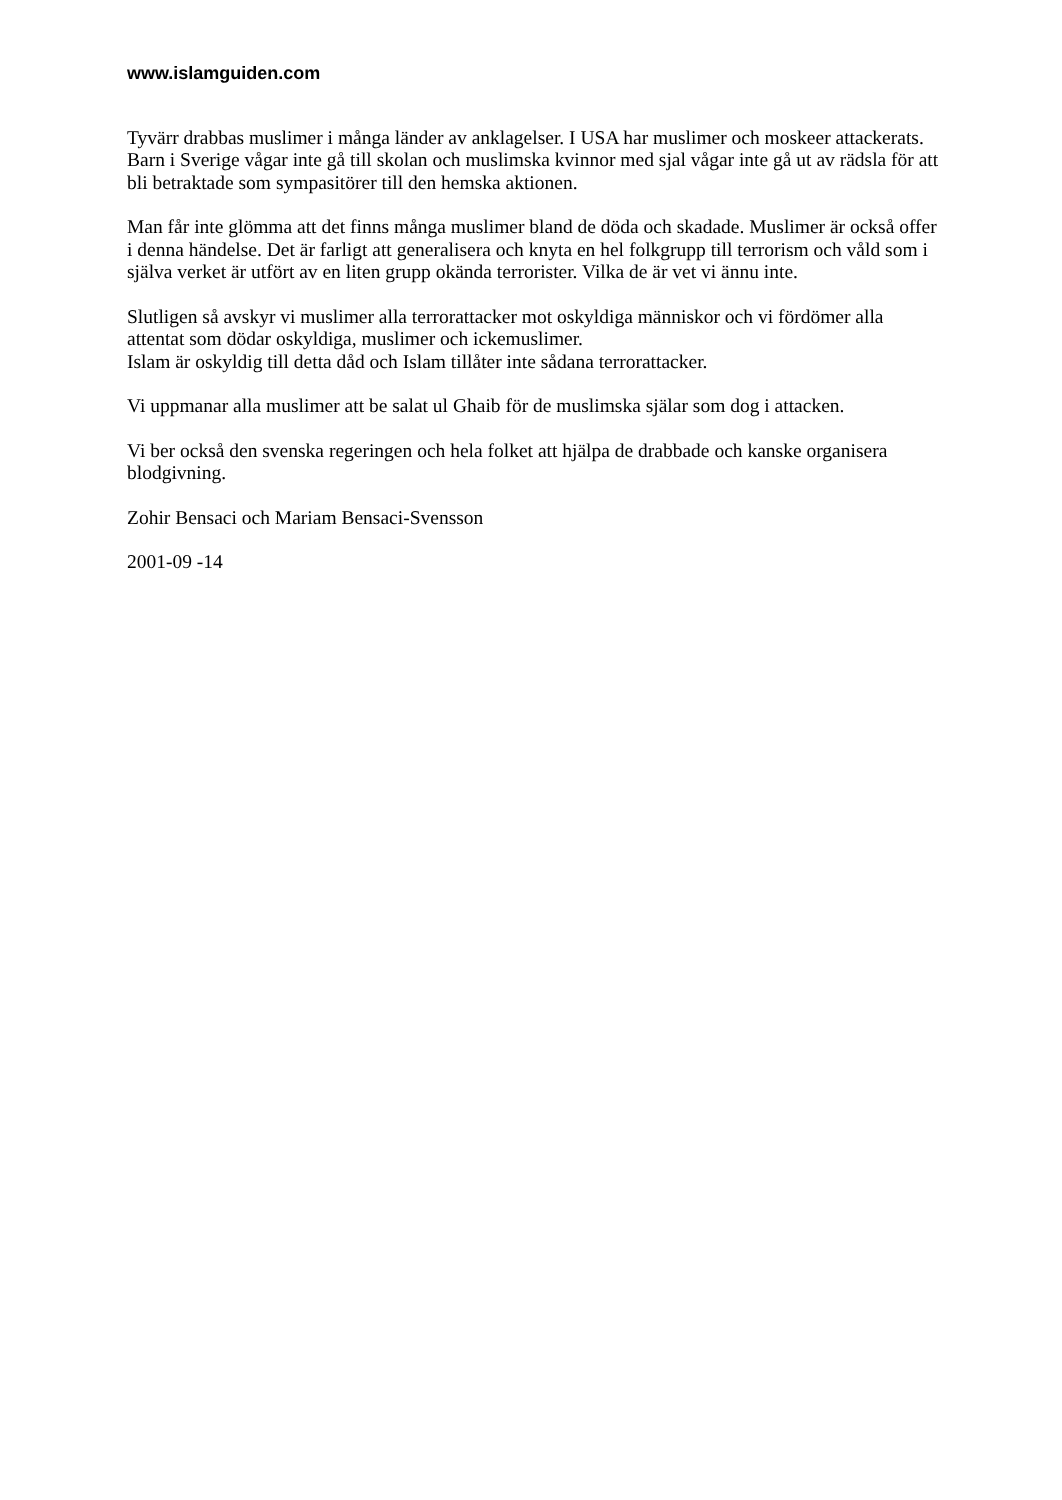www.islamguiden.com
Tyvärr drabbas muslimer i många länder av anklagelser. I USA har muslimer och moskeer attackerats. Barn i Sverige vågar inte gå till skolan och muslimska kvinnor med sjal vågar inte gå ut av rädsla för att bli betraktade som sympasitörer till den hemska aktionen.
Man får inte glömma att det finns många muslimer bland de döda och skadade. Muslimer är också offer i denna händelse. Det är farligt att generalisera och knyta en hel folkgrupp till terrorism och våld som i själva verket är utfört av en liten grupp okända terrorister. Vilka de är vet vi ännu inte.
Slutligen så avskyr vi muslimer alla terrorattacker mot oskyldiga människor och vi fördömer alla attentat som dödar oskyldiga, muslimer och ickemuslimer.
Islam är oskyldig till detta dåd och Islam tillåter inte sådana terrorattacker.
Vi uppmanar alla muslimer att be salat ul Ghaib för de muslimska själar som dog i attacken.
Vi ber också den svenska regeringen och hela folket att hjälpa de drabbade och kanske organisera blodgivning.
Zohir Bensaci och Mariam Bensaci-Svensson
2001-09 -14